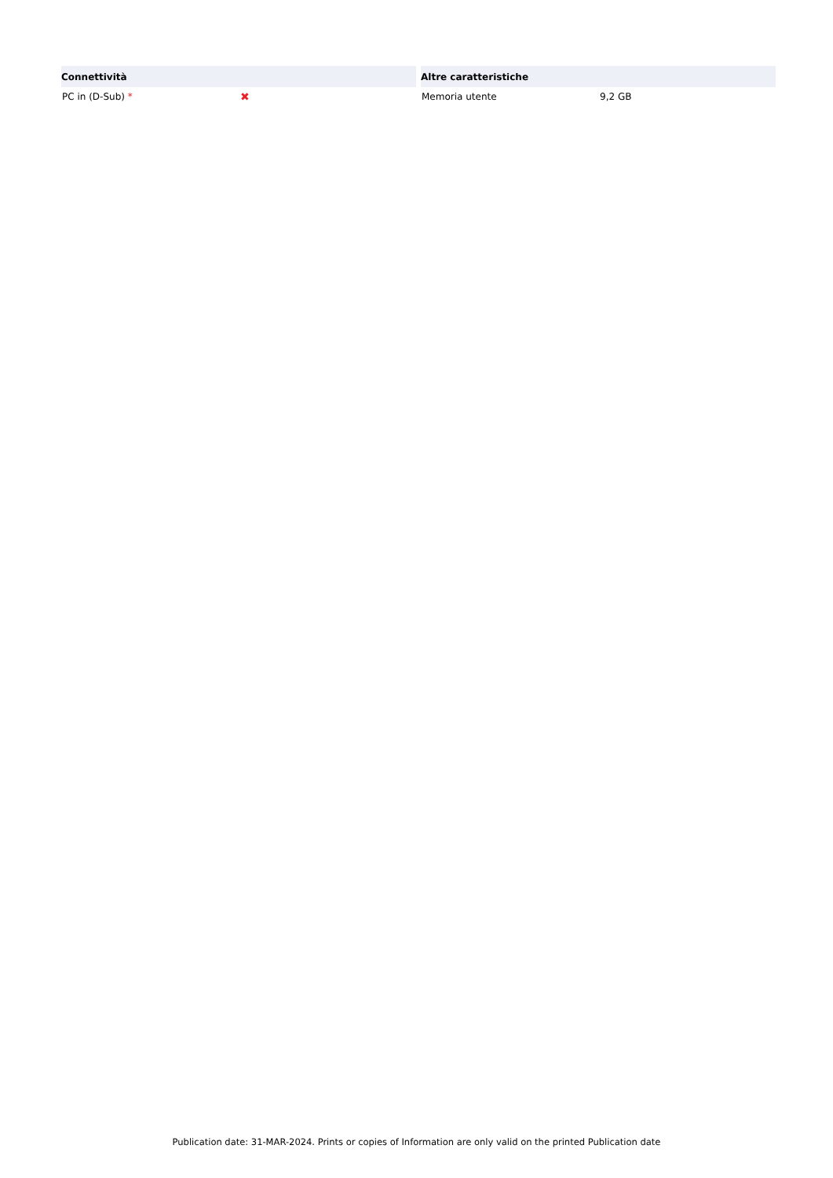| Connettività | |
| --- | --- |
| PC in (D-Sub) * | ✖ |
| Altre caratteristiche | |
| --- | --- |
| Memoria utente | 9,2 GB |
Publication date: 31-MAR-2024. Prints or copies of Information are only valid on the printed Publication date